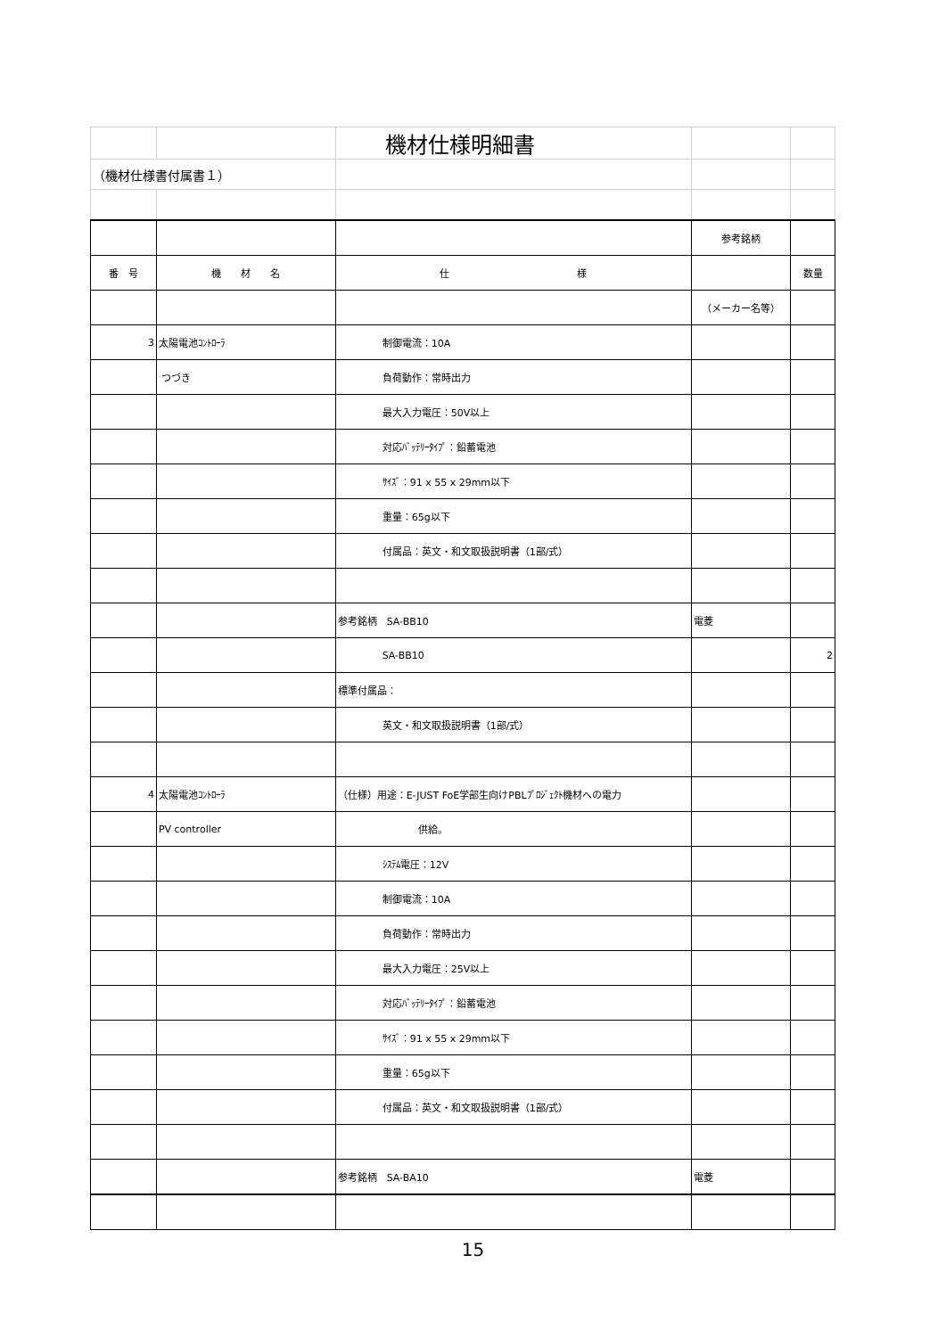| | | 機材仕様明細書 | | |
| （機材仕様書付属書１） | | | | |
| | | | 参考銘柄 | |
| 番 号 | 機 材 名 | 仕 様 | | 数量 |
| | | | （メーカー名等） | |
| 3 | 太陽電池ｺﾝﾄﾛｰﾗ | 制御電流：10A | | |
| | つづき | 負荷動作：常時出力 | | |
| | | 最大入力電圧：50V以上 | | |
| | | 対応ﾊﾞｯﾃﾘｰﾀｲﾌﾟ：鉛蓄電池 | | |
| | | ｻｲｽﾞ：91 x 55 x 29mm以下 | | |
| | | 重量：65g以下 | | |
| | | 付属品：英文・和文取扱説明書（1部/式） | | |
| | | 参考銘柄 SA-BB10 | 電菱 | |
| | | SA-BB10 | | 2 |
| | | 標準付属品： | | |
| | | 英文・和文取扱説明書（1部/式） | | |
| 4 | 太陽電池ｺﾝﾄﾛｰﾗ | （仕様）用途：E-JUST FoE学部生向けPBLﾌﾟﾛｼﾞｪｸﾄ機材への電力 | | |
| | PV controller | 供給。 | | |
| | | ｼｽﾃﾑ電圧：12V | | |
| | | 制御電流：10A | | |
| | | 負荷動作：常時出力 | | |
| | | 最大入力電圧：25V以上 | | |
| | | 対応ﾊﾞｯﾃﾘｰﾀｲﾌﾟ：鉛蓄電池 | | |
| | | ｻｲｽﾞ：91 x 55 x 29mm以下 | | |
| | | 重量：65g以下 | | |
| | | 付属品：英文・和文取扱説明書（1部/式） | | |
| | | 参考銘柄 SA-BA10 | 電菱 | |
15